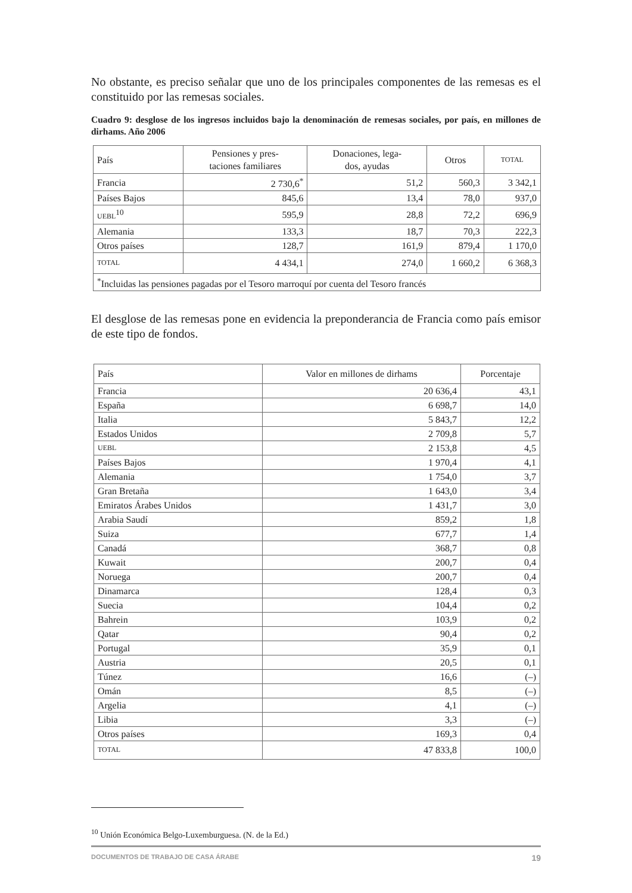No obstante, es preciso señalar que uno de los principales componentes de las remesas es el constituido por las remesas sociales.
Cuadro 9: desglose de los ingresos incluidos bajo la denominación de remesas sociales, por país, en millones de dirhams. Año 2006
| País | Pensiones y pres- taciones familiares | Donaciones, lega- dos, ayudas | Otros | TOTAL |
| --- | --- | --- | --- | --- |
| Francia | 2 730,6<sup>*</sup> | 51,2 | 560,3 | 3 342,1 |
| Países Bajos | 845,6 | 13,4 | 78,0 | 937,0 |
| UEBL<sup>10</sup> | 595,9 | 28,8 | 72,2 | 696,9 |
| Alemania | 133,3 | 18,7 | 70,3 | 222,3 |
| Otros países | 128,7 | 161,9 | 879,4 | 1 170,0 |
| TOTAL | 4 434,1 | 274,0 | 1 660,2 | 6 368,3 |
| <sup>*</sup> Incluidas las pensiones pagadas por el Tesoro marroquí por cuenta del Tesoro francés | | | | |
El desglose de las remesas pone en evidencia la preponderancia de Francia como país emisor de este tipo de fondos.
| País | Valor en millones de dirhams | Porcentaje |
| --- | --- | --- |
| Francia | 20 636,4 | 43,1 |
| España | 6 698,7 | 14,0 |
| Italia | 5 843,7 | 12,2 |
| Estados Unidos | 2 709,8 | 5,7 |
| UEBL | 2 153,8 | 4,5 |
| Países Bajos | 1 970,4 | 4,1 |
| Alemania | 1 754,0 | 3,7 |
| Gran Bretaña | 1 643,0 | 3,4 |
| Emiratos Árabes Unidos | 1 431,7 | 3,0 |
| Arabia Saudí | 859,2 | 1,8 |
| Suiza | 677,7 | 1,4 |
| Canadá | 368,7 | 0,8 |
| Kuwait | 200,7 | 0,4 |
| Noruega | 200,7 | 0,4 |
| Dinamarca | 128,4 | 0,3 |
| Suecia | 104,4 | 0,2 |
| Bahrein | 103,9 | 0,2 |
| Qatar | 90,4 | 0,2 |
| Portugal | 35,9 | 0,1 |
| Austria | 20,5 | 0,1 |
| Túnez | 16,6 | (–) |
| Omán | 8,5 | (–) |
| Argelia | 4,1 | (–) |
| Libia | 3,3 | (–) |
| Otros países | 169,3 | 0,4 |
| TOTAL | 47 833,8 | 100,0 |
<sup>10</sup> Unión Económica Belgo-Luxemburguesa. (N. de la Ed.)
DOCUMENTOS DE TRABAJO DE CASA ÁRABE 19